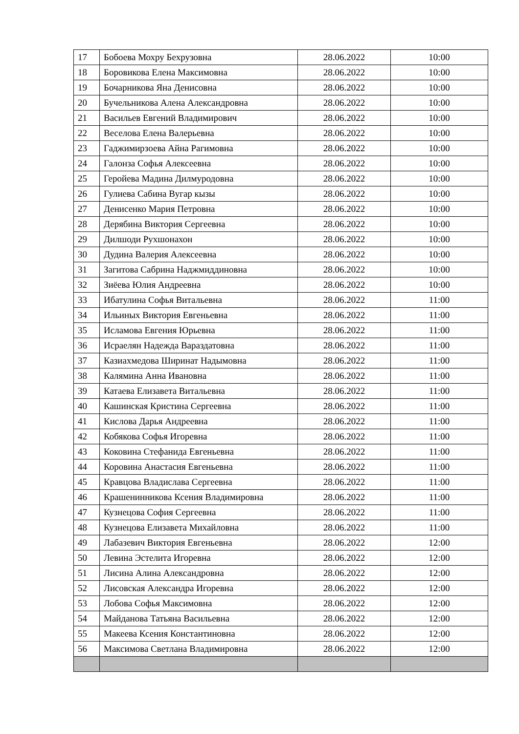| 17 | Бобоева Мохру Бехрузовна | 28.06.2022 | 10:00 |
| 18 | Боровикова Елена Максимовна | 28.06.2022 | 10:00 |
| 19 | Бочарникова Яна Денисовна | 28.06.2022 | 10:00 |
| 20 | Бучельникова Алена Александровна | 28.06.2022 | 10:00 |
| 21 | Васильев Евгений Владимирович | 28.06.2022 | 10:00 |
| 22 | Веселова Елена Валерьевна | 28.06.2022 | 10:00 |
| 23 | Гаджимирзоева Айна Рагимовна | 28.06.2022 | 10:00 |
| 24 | Галонза Софья Алексеевна | 28.06.2022 | 10:00 |
| 25 | Геройева Мадина Дилмуродовна | 28.06.2022 | 10:00 |
| 26 | Гулиева Сабина Вугар кызы | 28.06.2022 | 10:00 |
| 27 | Денисенко Мария Петровна | 28.06.2022 | 10:00 |
| 28 | Дерябина Виктория Сергеевна | 28.06.2022 | 10:00 |
| 29 | Дилшоди Рухшонахон | 28.06.2022 | 10:00 |
| 30 | Дудина Валерия Алексеевна | 28.06.2022 | 10:00 |
| 31 | Загитова Сабрина Наджмиддиновна | 28.06.2022 | 10:00 |
| 32 | Зиёева Юлия Андреевна | 28.06.2022 | 10:00 |
| 33 | Ибатулина Софья Витальевна | 28.06.2022 | 11:00 |
| 34 | Ильиных Виктория Евгеньевна | 28.06.2022 | 11:00 |
| 35 | Исламова Евгения Юрьевна | 28.06.2022 | 11:00 |
| 36 | Исраелян Надежда Вараздатовна | 28.06.2022 | 11:00 |
| 37 | Казиахмедова Ширинат Надымовна | 28.06.2022 | 11:00 |
| 38 | Калямина Анна Ивановна | 28.06.2022 | 11:00 |
| 39 | Катаева Елизавета Витальевна | 28.06.2022 | 11:00 |
| 40 | Кашинская Кристина Сергеевна | 28.06.2022 | 11:00 |
| 41 | Кислова Дарья Андреевна | 28.06.2022 | 11:00 |
| 42 | Кобякова Софья Игоревна | 28.06.2022 | 11:00 |
| 43 | Коковина Стефанида Евгеньевна | 28.06.2022 | 11:00 |
| 44 | Коровина Анастасия Евгеньевна | 28.06.2022 | 11:00 |
| 45 | Кравцова Владислава Сергеевна | 28.06.2022 | 11:00 |
| 46 | Крашенинникова Ксения Владимировна | 28.06.2022 | 11:00 |
| 47 | Кузнецова София Сергеевна | 28.06.2022 | 11:00 |
| 48 | Кузнецова Елизавета Михайловна | 28.06.2022 | 11:00 |
| 49 | Лабазевич Виктория Евгеньевна | 28.06.2022 | 12:00 |
| 50 | Левина Эстелита Игоревна | 28.06.2022 | 12:00 |
| 51 | Лисина Алина Александровна | 28.06.2022 | 12:00 |
| 52 | Лисовская Александра Игоревна | 28.06.2022 | 12:00 |
| 53 | Лобова Софья Максимовна | 28.06.2022 | 12:00 |
| 54 | Майданова Татьяна Васильевна | 28.06.2022 | 12:00 |
| 55 | Макеева Ксения Константиновна | 28.06.2022 | 12:00 |
| 56 | Максимова Светлана Владимировна | 28.06.2022 | 12:00 |